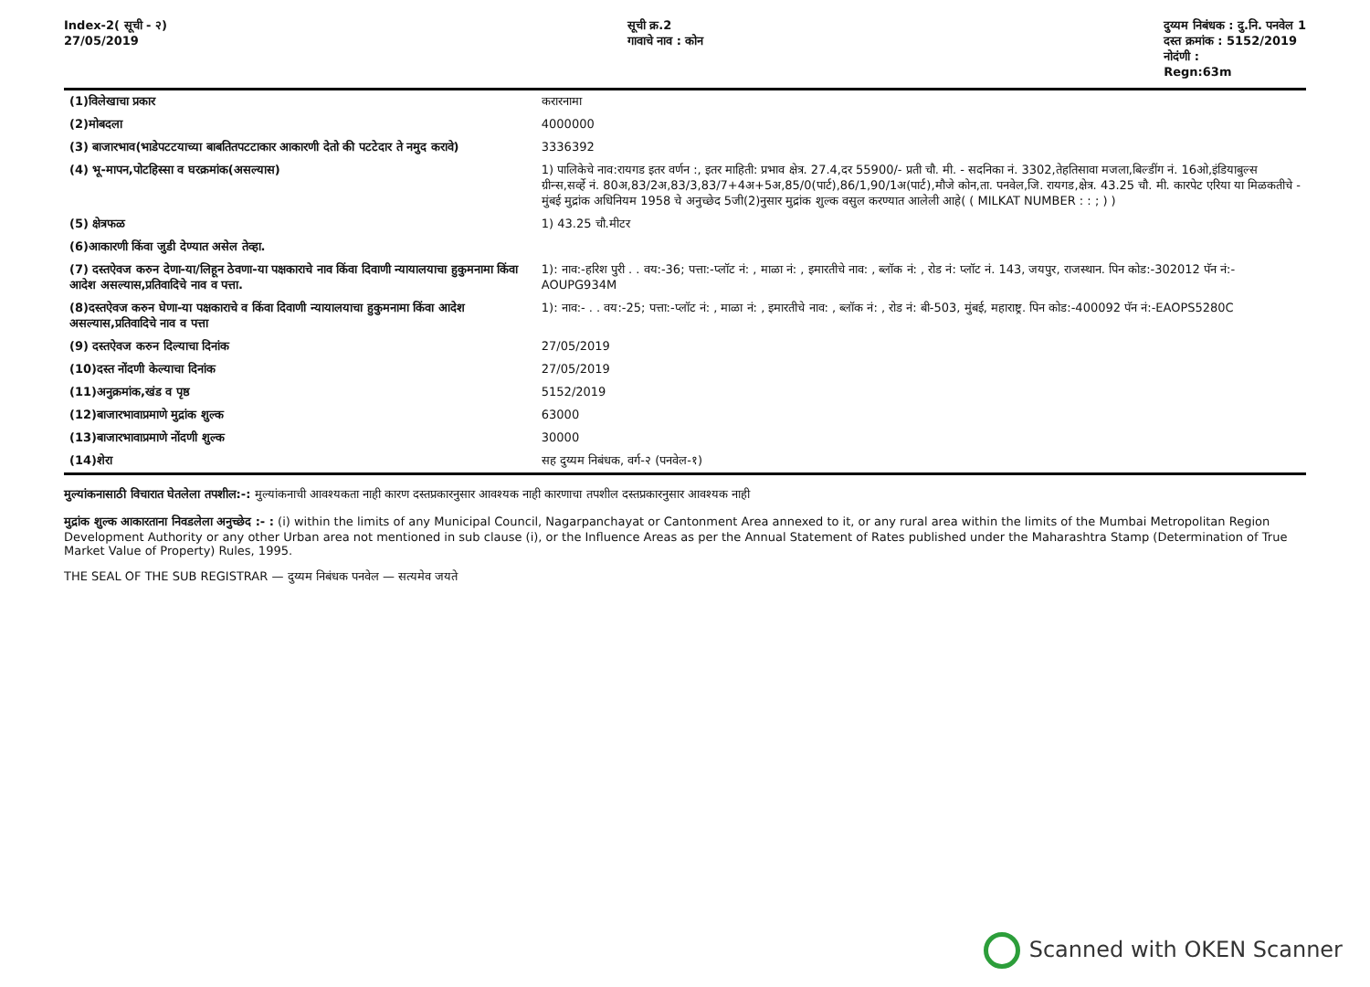Index-2( सूची - २)
27/05/2019
सूची क्र.2
गावाचे नाव : कोन
दुय्यम निबंधक : दु.नि. पनवेल 1
दस्त क्रमांक : 5152/2019
नोदंणी :
Regn:63m
| (1)विलेखाचा प्रकार | करारनामा |
| (2)मोबदला | 4000000 |
| (3) बाजारभाव(भाडेपटटयाच्या बाबतितपटटाकार आकारणी देतो की पटटेदार ते नमुद करावे) | 3336392 |
| (4) भू-मापन,पोटहिस्सा व घरक्रमांक(असल्यास) | 1) पालिकेचे नाव:रायगड इतर वर्णन :, इतर माहिती: प्रभाव क्षेत्र. 27.4,दर 55900/- प्रती चौ. मी. - सदनिका नं. 3302,तेहतिसावा मजला,बिल्डींग नं. 16ओ,इंडियाबुल्स ग्रीन्स,सर्व्हे नं. 80अ,83/2अ,83/3,83/7+4अ+5अ,85/0(पार्ट),86/1,90/1अ(पार्ट),मौजे कोन,ता. पनवेल,जि. रायगड,क्षेत्र. 43.25 चौ. मी. कारपेट एरिया या मिळकतीचे - मुंबई मुद्रांक अधिनियम 1958 चे अनुच्छेद 5जी(2)नुसार मुद्रांक शुल्क वसुल करण्यात आलेली आहे( ( MILKAT NUMBER : : ; ) ) |
| (5) क्षेत्रफळ | 1) 43.25 चौ.मीटर |
| (6)आकारणी किंवा जुडी देण्यात असेल तेव्हा. | |
| (7) दस्तऐवज करुन देणा-या/लिहून ठेवणा-या पक्षकाराचे नाव किंवा दिवाणी न्यायालयाचा हुकुमनामा किंवा आदेश असल्यास,प्रतिवादिचे नाव व पत्ता. | 1): नाव:-हरिश पुरी . . वय:-36; पत्ता:-प्लॉट नं: , माळा नं: , इमारतीचे नाव: , ब्लॉक नं: , रोड नं: प्लॉट नं. 143, जयपुर, राजस्थान. पिन कोड:-302012 पॅन नं:-AOUPG934M |
| (8)दस्तऐवज करुन घेणा-या पक्षकाराचे व किंवा दिवाणी न्यायालयाचा हुकुमनामा किंवा आदेश असल्यास,प्रतिवादिचे नाव व पत्ता | 1): नाव:- . . वय:-25; पत्ता:-प्लॉट नं: , माळा नं: , इमारतीचे नाव: , ब्लॉक नं: , रोड नं: बी-503, मुंबई, महाराष्ट्र. पिन कोड:-400092 पॅन नं:-EAOPS5280C |
| (9) दस्तऐवज करुन दिल्याचा दिनांक | 27/05/2019 |
| (10)दस्त नोंदणी केल्याचा दिनांक | 27/05/2019 |
| (11)अनुक्रमांक,खंड व पृष्ठ | 5152/2019 |
| (12)बाजारभावाप्रमाणे मुद्रांक शुल्क | 63000 |
| (13)बाजारभावाप्रमाणे नोंदणी शुल्क | 30000 |
| (14)शेरा | सह दुय्यम निबंधक, वर्ग-२ (पनवेल-१) |
मुल्यांकनासाठी विचारात घेतलेला तपशील:-: मुल्यांकनाची आवश्यकता नाही कारण दस्तप्रकारनुसार आवश्यक नाही कारणाचा तपशील दस्तप्रकारनुसार आवश्यक नाही
मुद्रांक शुल्क आकारताना निवडलेला अनुच्छेद :- : (i) within the limits of any Municipal Council, Nagarpanchayat or Cantonment Area annexed to it, or any rural area within the limits of the Mumbai Metropolitan Region Development Authority or any other Urban area not mentioned in sub clause (i), or the Influence Areas as per the Annual Statement of Rates published under the Maharashtra Stamp (Determination of True Market Value of Property) Rules, 1995.
THE SEAL OF THE SUB REGISTRAR — दुय्यम निबंधक पनवेल — सत्यमेव जयते
Scanned with OKEN Scanner